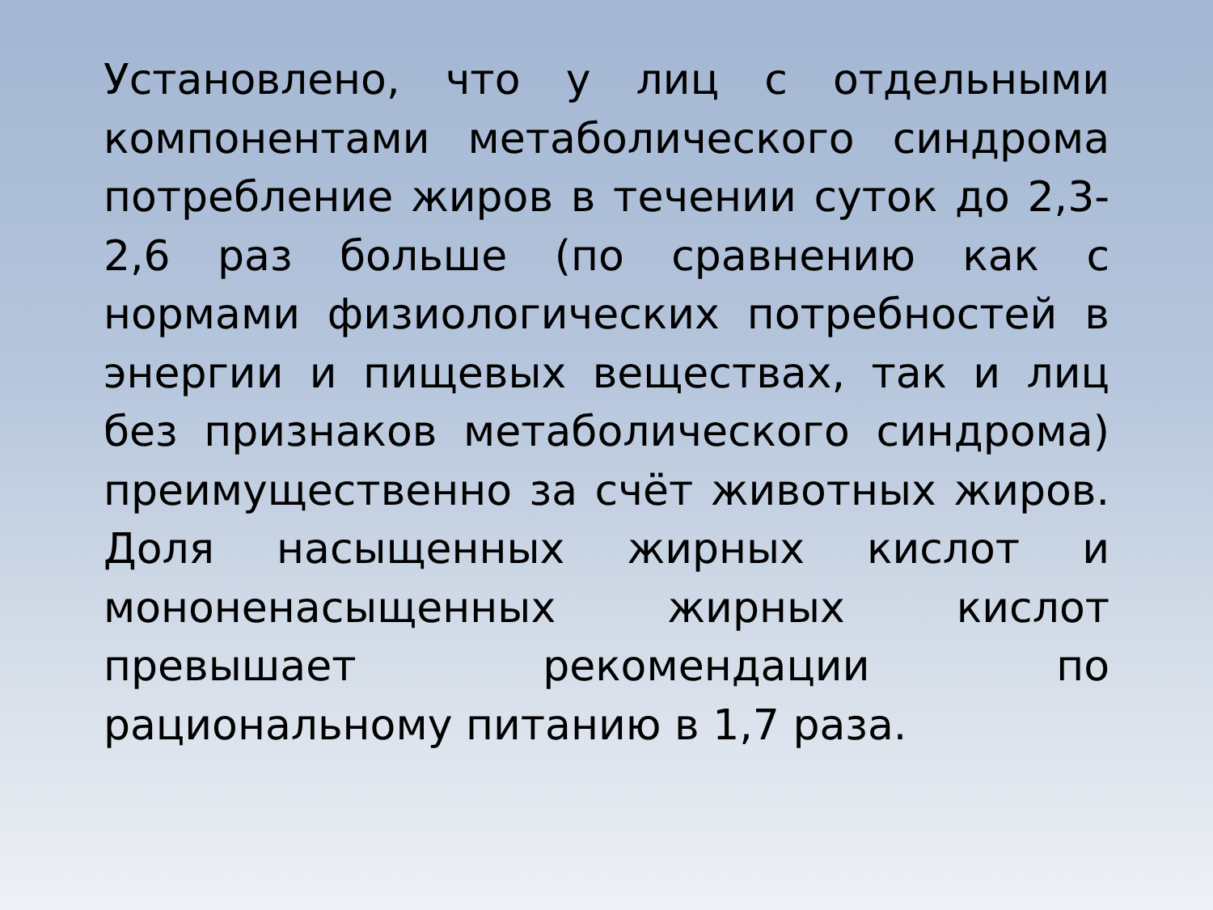Установлено, что у лиц с отдельными компонентами метаболического синдрома потребление жиров в течении суток до 2,3-2,6 раз больше (по сравнению как с нормами физиологических потребностей в энергии и пищевых веществах, так и лиц без признаков метаболического синдрома) преимущественно за счёт животных жиров. Доля насыщенных жирных кислот и мононенасыщенных жирных кислот превышает рекомендации по рациональному питанию в 1,7 раза.